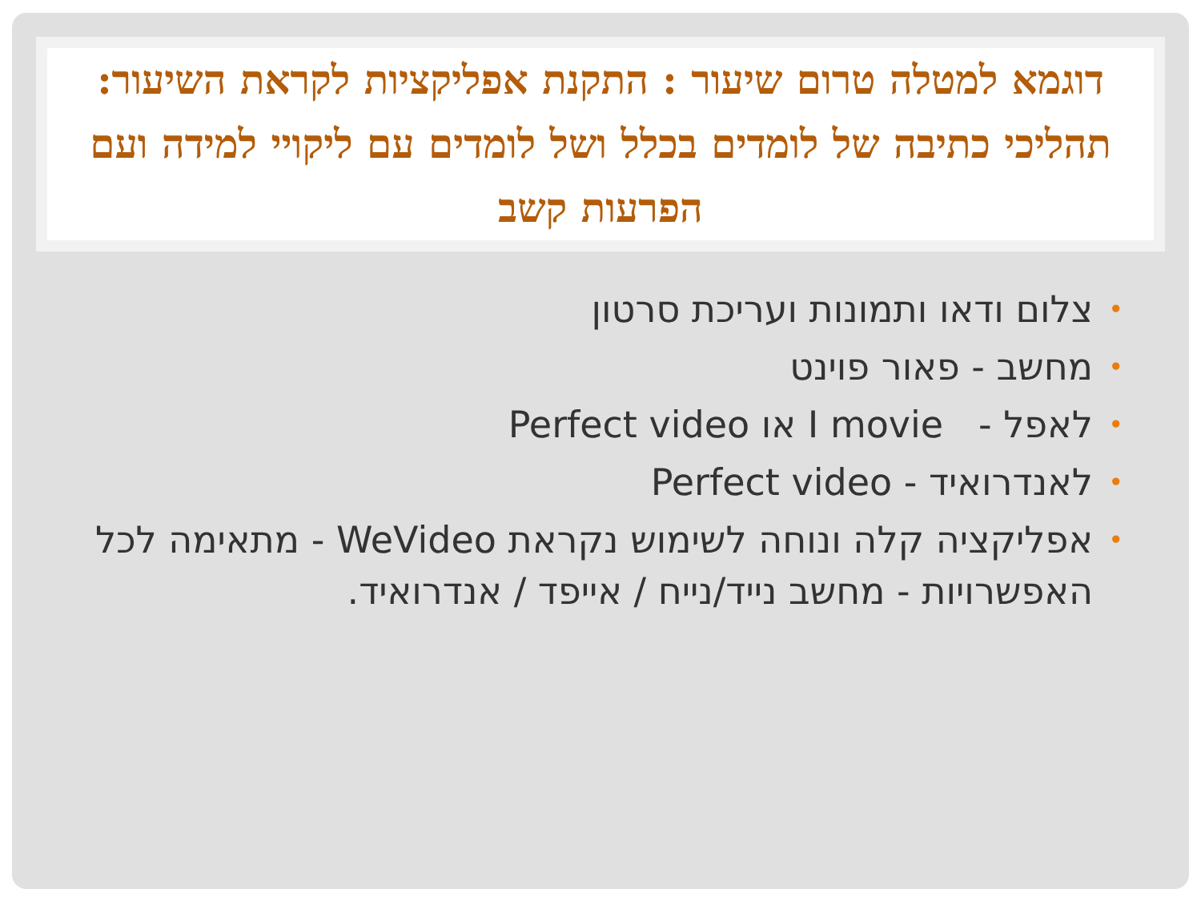דוגמא למטלה טרום שיעור : התקנת אפליקציות לקראת השיעור: תהליכי כתיבה של לומדים בכלל ושל לומדים עם ליקויי למידה ועם הפרעות קשב
• צלום ודאו ותמונות ועריכת סרטון
• מחשב - פאור פוינט
• לאפל - I movie או Perfect video
• לאנדרואיד - Perfect video
• אפליקציה קלה ונוחה לשימוש נקראת WeVideo - מתאימה לכל האפשרויות - מחשב נייד/נייח / אייפד / אנדרואיד.